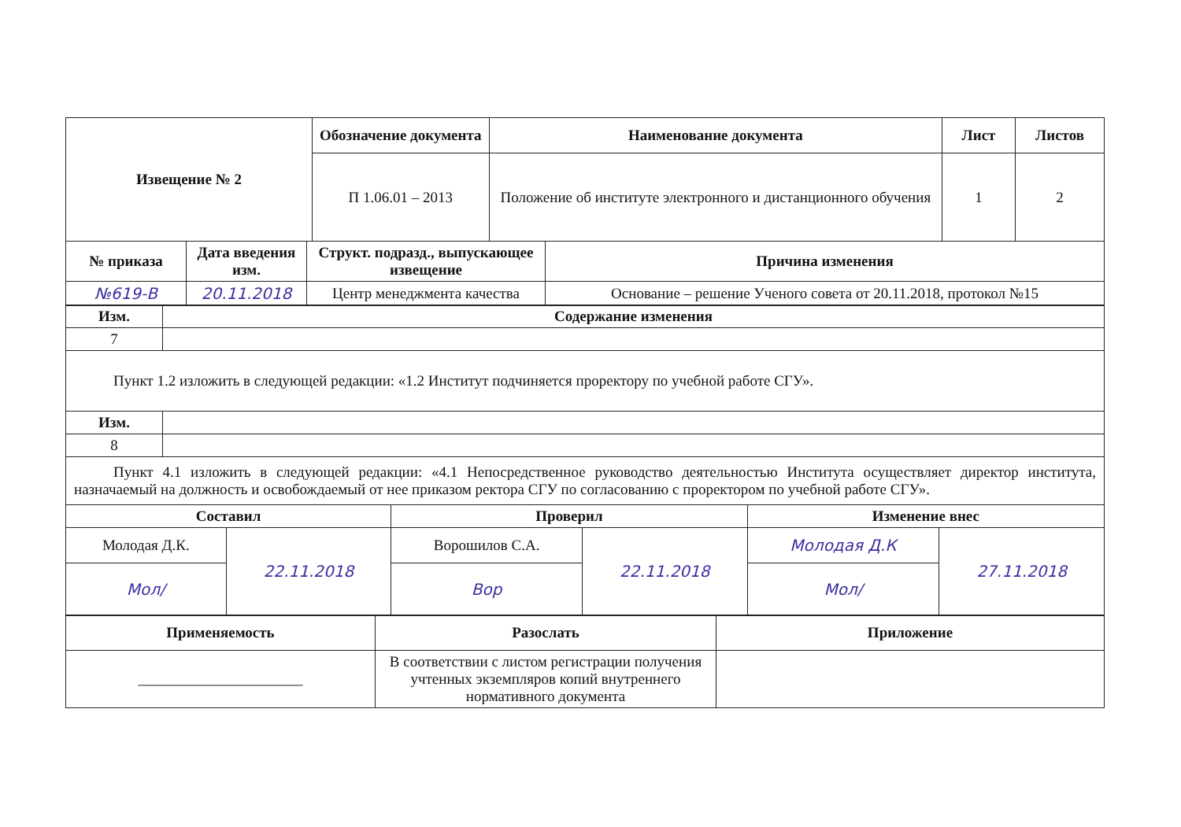| Извещение № 2 | Обозначение документа | Наименование документа | Лист | Листов |
| --- | --- | --- | --- | --- |
| | П 1.06.01 – 2013 | Положение об институте электронного и дистанционного обучения | 1 | 2 |
| № приказа | Дата введения изм. | Структ. подразд., выпускающее извещение | Причина изменения |
| --- | --- | --- | --- |
| №619-В | 20.11.2018 | Центр менеджмента качества | Основание – решение Ученого совета от 20.11.2018, протокол №15 |
| Изм. | Содержание изменения |
| --- | --- |
| 7 | |
| Пункт 1.2 изложить в следующей редакции: «1.2 Институт подчиняется проректору по учебной работе СГУ». | |
| Изм. | |
| 8 | |
| Пункт 4.1 изложить в следующей редакции: «4.1 Непосредственное руководство деятельностью Института осуществляет директор института, назначаемый на должность и освобождаемый от нее приказом ректора СГУ по согласованию с проректором по учебной работе СГУ». | |
| Составил | | Проверил | | Изменение внес | |
| --- | --- | --- | --- | --- | --- |
| Молодая Д.К. | 22.11.2018 | Ворошилов С.А. | 22.11.2018 | Молодая Д.К | 27.11.2018 |
| Мол/ | | Вор | | Мол/ | |
| Применяемость | Разослать | Приложение |
| --- | --- | --- |
| ______________________ | В соответствии с листом регистрации получения учтенных экземпляров копий внутреннего нормативного документа | |